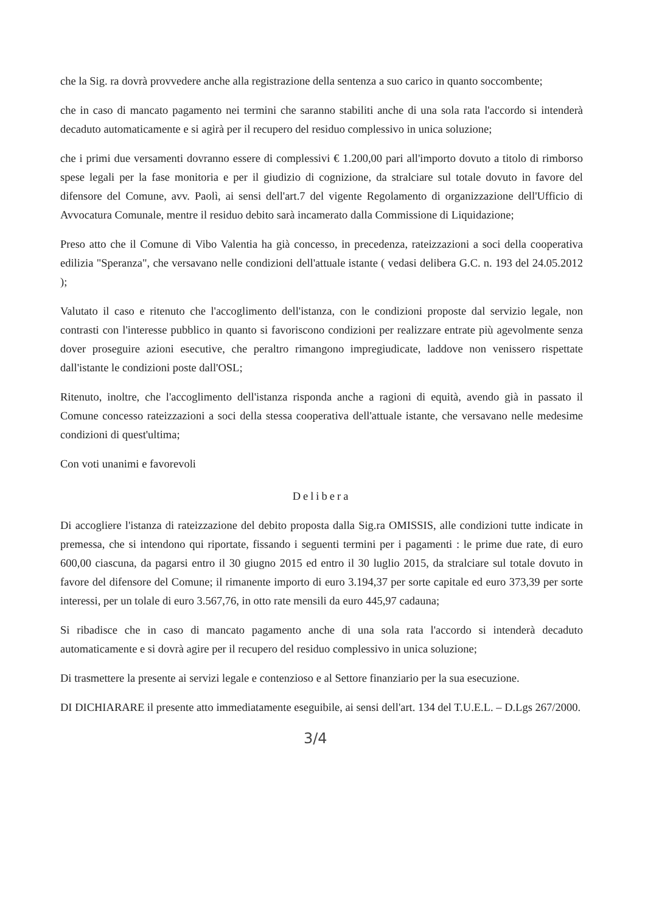che la Sig. ra dovrà provvedere anche alla registrazione della sentenza a suo carico in quanto soccombente;
che in caso di mancato pagamento nei termini che saranno stabiliti anche di una sola rata l'accordo si intenderà decaduto automaticamente e si agirà per il recupero del residuo complessivo in unica soluzione;
che i primi due versamenti dovranno essere di complessivi € 1.200,00 pari all'importo dovuto a titolo di rimborso spese legali per la fase monitoria e per il giudizio di cognizione, da stralciare sul totale dovuto in favore del difensore del Comune, avv. Paolì, ai sensi dell'art.7 del vigente Regolamento di organizzazione dell'Ufficio di Avvocatura Comunale, mentre il residuo debito sarà incamerato dalla Commissione di Liquidazione;
Preso atto che il Comune di Vibo Valentia ha già concesso, in precedenza, rateizzazioni a soci della cooperativa edilizia "Speranza", che versavano nelle condizioni dell'attuale istante ( vedasi delibera G.C. n. 193 del 24.05.2012 );
Valutato il caso e ritenuto che l'accoglimento dell'istanza, con le condizioni proposte dal servizio legale, non contrasti con l'interesse pubblico in quanto si favoriscono condizioni per realizzare entrate più agevolmente senza dover proseguire azioni esecutive, che peraltro rimangono impregiudicate, laddove non venissero rispettate dall'istante le condizioni poste dall'OSL;
Ritenuto, inoltre, che l'accoglimento dell'istanza risponda anche a ragioni di equità, avendo già in passato il Comune concesso rateizzazioni a soci della stessa cooperativa dell'attuale istante, che versavano nelle medesime condizioni di quest'ultima;
Con voti unanimi e favorevoli
Delibera
Di accogliere l'istanza di rateizzazione del debito proposta dalla Sig.ra OMISSIS, alle condizioni tutte indicate in premessa, che si intendono qui riportate, fissando i seguenti termini per i pagamenti : le prime due rate, di euro 600,00 ciascuna, da pagarsi entro il 30 giugno 2015 ed entro il 30 luglio 2015, da stralciare sul totale dovuto in favore del difensore del Comune; il rimanente importo di euro 3.194,37 per sorte capitale ed euro 373,39 per sorte interessi, per un tolale di euro 3.567,76, in otto rate mensili da euro 445,97 cadauna;
Si ribadisce che in caso di mancato pagamento anche di una sola rata l'accordo si intenderà decaduto automaticamente e si dovrà agire per il recupero del residuo complessivo in unica soluzione;
Di trasmettere la presente ai servizi legale e contenzioso e al Settore finanziario per la sua esecuzione.
DI DICHIARARE il presente atto immediatamente eseguibile, ai sensi dell'art. 134 del T.U.E.L. – D.Lgs 267/2000.
3/4